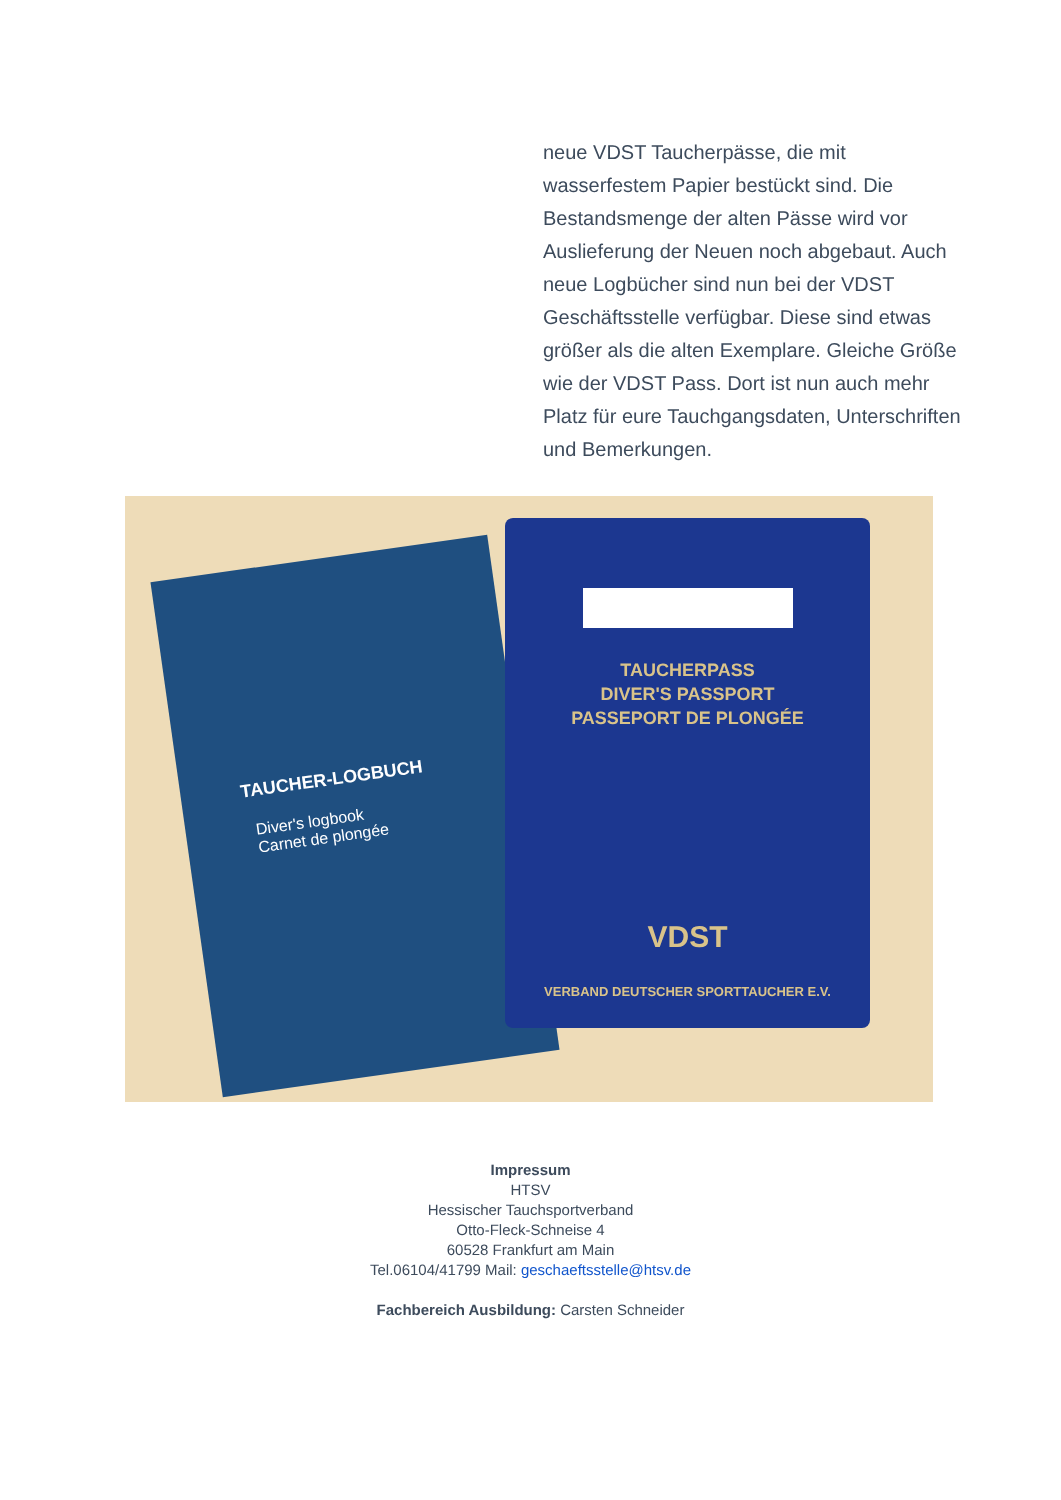neue VDST Taucherpässe, die mit wasserfestem Papier bestückt sind. Die Bestandsmenge der alten Pässe wird vor Auslieferung der Neuen noch abgebaut. Auch neue Logbücher sind nun bei der VDST Geschäftsstelle verfügbar. Diese sind etwas größer als die alten Exemplare. Gleiche Größe wie der VDST Pass. Dort ist nun auch mehr Platz für eure Tauchgangsdaten, Unterschriften und Bemerkungen.
TAUCHER-LOGBUCH
Diver's logbook
Carnet de plongée
TAUCHERPASS
DIVER'S PASSPORT
PASSEPORT DE PLONGÉE
VDST
VERBAND DEUTSCHER SPORTTAUCHER E.V.
Impressum
HTSV
Hessischer Tauchsportverband
Otto-Fleck-Schneise 4
60528 Frankfurt am Main
Tel.06104/41799 Mail: geschaeftsstelle@htsv.de
Fachbereich Ausbildung: Carsten Schneider